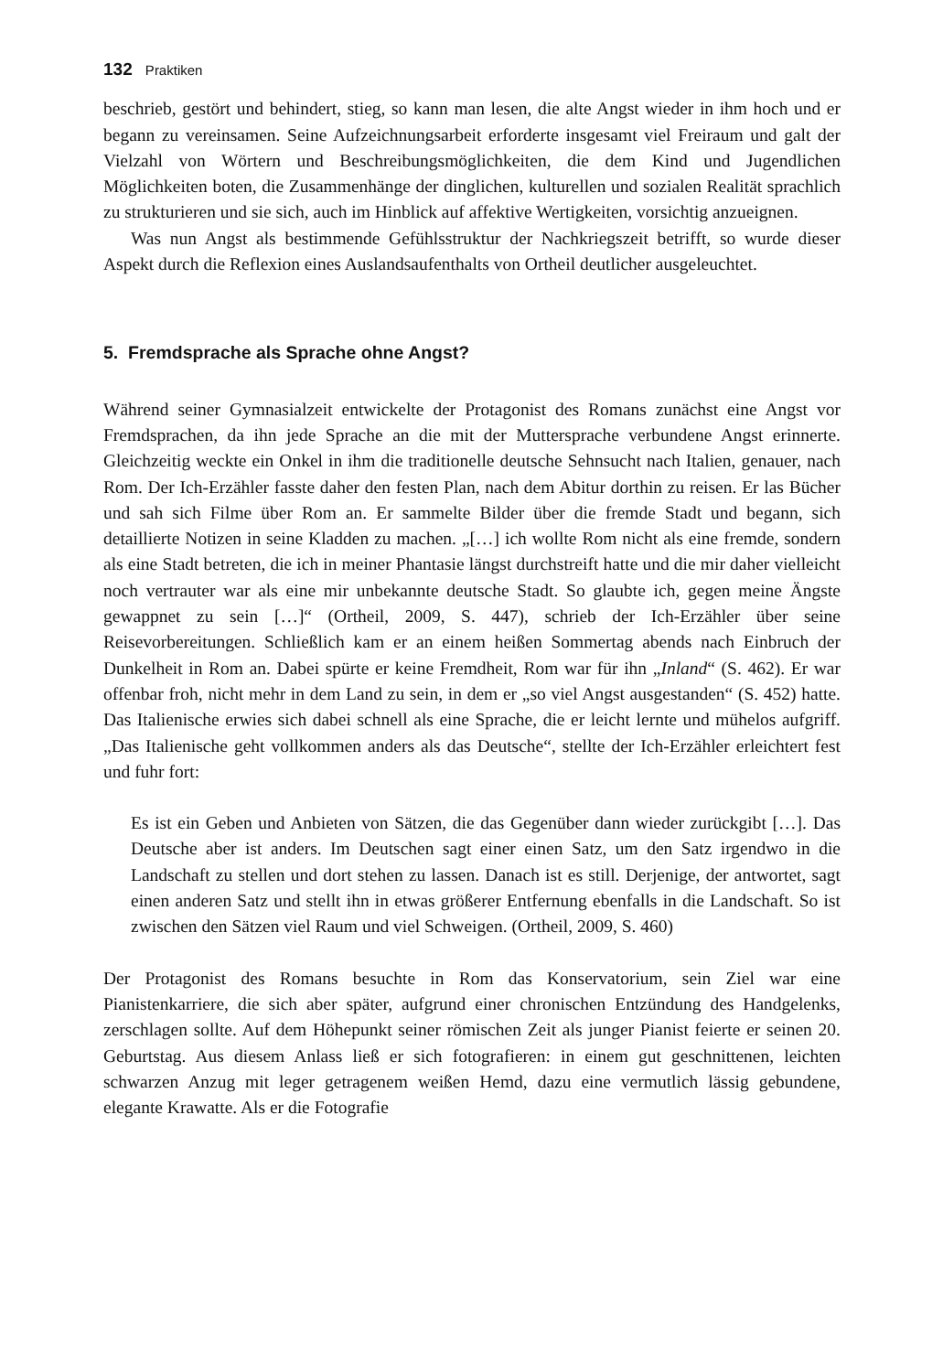132 Praktiken
beschrieb, gestört und behindert, stieg, so kann man lesen, die alte Angst wieder in ihm hoch und er begann zu vereinsamen. Seine Aufzeichnungsarbeit erforderte insgesamt viel Freiraum und galt der Vielzahl von Wörtern und Beschreibungsmöglichkeiten, die dem Kind und Jugendlichen Möglichkeiten boten, die Zusammenhänge der dinglichen, kulturellen und sozialen Realität sprachlich zu strukturieren und sie sich, auch im Hinblick auf affektive Wertigkeiten, vorsichtig anzueignen.
Was nun Angst als bestimmende Gefühlsstruktur der Nachkriegszeit betrifft, so wurde dieser Aspekt durch die Reflexion eines Auslandsaufenthalts von Ortheil deutlicher ausgeleuchtet.
5. Fremdsprache als Sprache ohne Angst?
Während seiner Gymnasialzeit entwickelte der Protagonist des Romans zunächst eine Angst vor Fremdsprachen, da ihn jede Sprache an die mit der Muttersprache verbundene Angst erinnerte. Gleichzeitig weckte ein Onkel in ihm die traditionelle deutsche Sehnsucht nach Italien, genauer, nach Rom. Der Ich-Erzähler fasste daher den festen Plan, nach dem Abitur dorthin zu reisen. Er las Bücher und sah sich Filme über Rom an. Er sammelte Bilder über die fremde Stadt und begann, sich detaillierte Notizen in seine Kladden zu machen. „[…] ich wollte Rom nicht als eine fremde, sondern als eine Stadt betreten, die ich in meiner Phantasie längst durchstreift hatte und die mir daher vielleicht noch vertrauter war als eine mir unbekannte deutsche Stadt. So glaubte ich, gegen meine Ängste gewappnet zu sein […]“ (Ortheil, 2009, S. 447), schrieb der Ich-Erzähler über seine Reisevorbereitungen. Schließlich kam er an einem heißen Sommertag abends nach Einbruch der Dunkelheit in Rom an. Dabei spürte er keine Fremdheit, Rom war für ihn „Inland“ (S. 462). Er war offenbar froh, nicht mehr in dem Land zu sein, in dem er „so viel Angst ausgestanden“ (S. 452) hatte. Das Italienische erwies sich dabei schnell als eine Sprache, die er leicht lernte und mühelos aufgriff. „Das Italienische geht vollkommen anders als das Deutsche“, stellte der Ich-Erzähler erleichtert fest und fuhr fort:
Es ist ein Geben und Anbieten von Sätzen, die das Gegenüber dann wieder zurückgibt […]. Das Deutsche aber ist anders. Im Deutschen sagt einer einen Satz, um den Satz irgendwo in die Landschaft zu stellen und dort stehen zu lassen. Danach ist es still. Derjenige, der antwortet, sagt einen anderen Satz und stellt ihn in etwas größerer Entfernung ebenfalls in die Landschaft. So ist zwischen den Sätzen viel Raum und viel Schweigen. (Ortheil, 2009, S. 460)
Der Protagonist des Romans besuchte in Rom das Konservatorium, sein Ziel war eine Pianistenkarriere, die sich aber später, aufgrund einer chronischen Entzündung des Handgelenks, zerschlagen sollte. Auf dem Höhepunkt seiner römischen Zeit als junger Pianist feierte er seinen 20. Geburtstag. Aus diesem Anlass ließ er sich fotografieren: in einem gut geschnittenen, leichten schwarzen Anzug mit leger getragenem weißen Hemd, dazu eine vermutlich lässig gebundene, elegante Krawatte. Als er die Fotografie